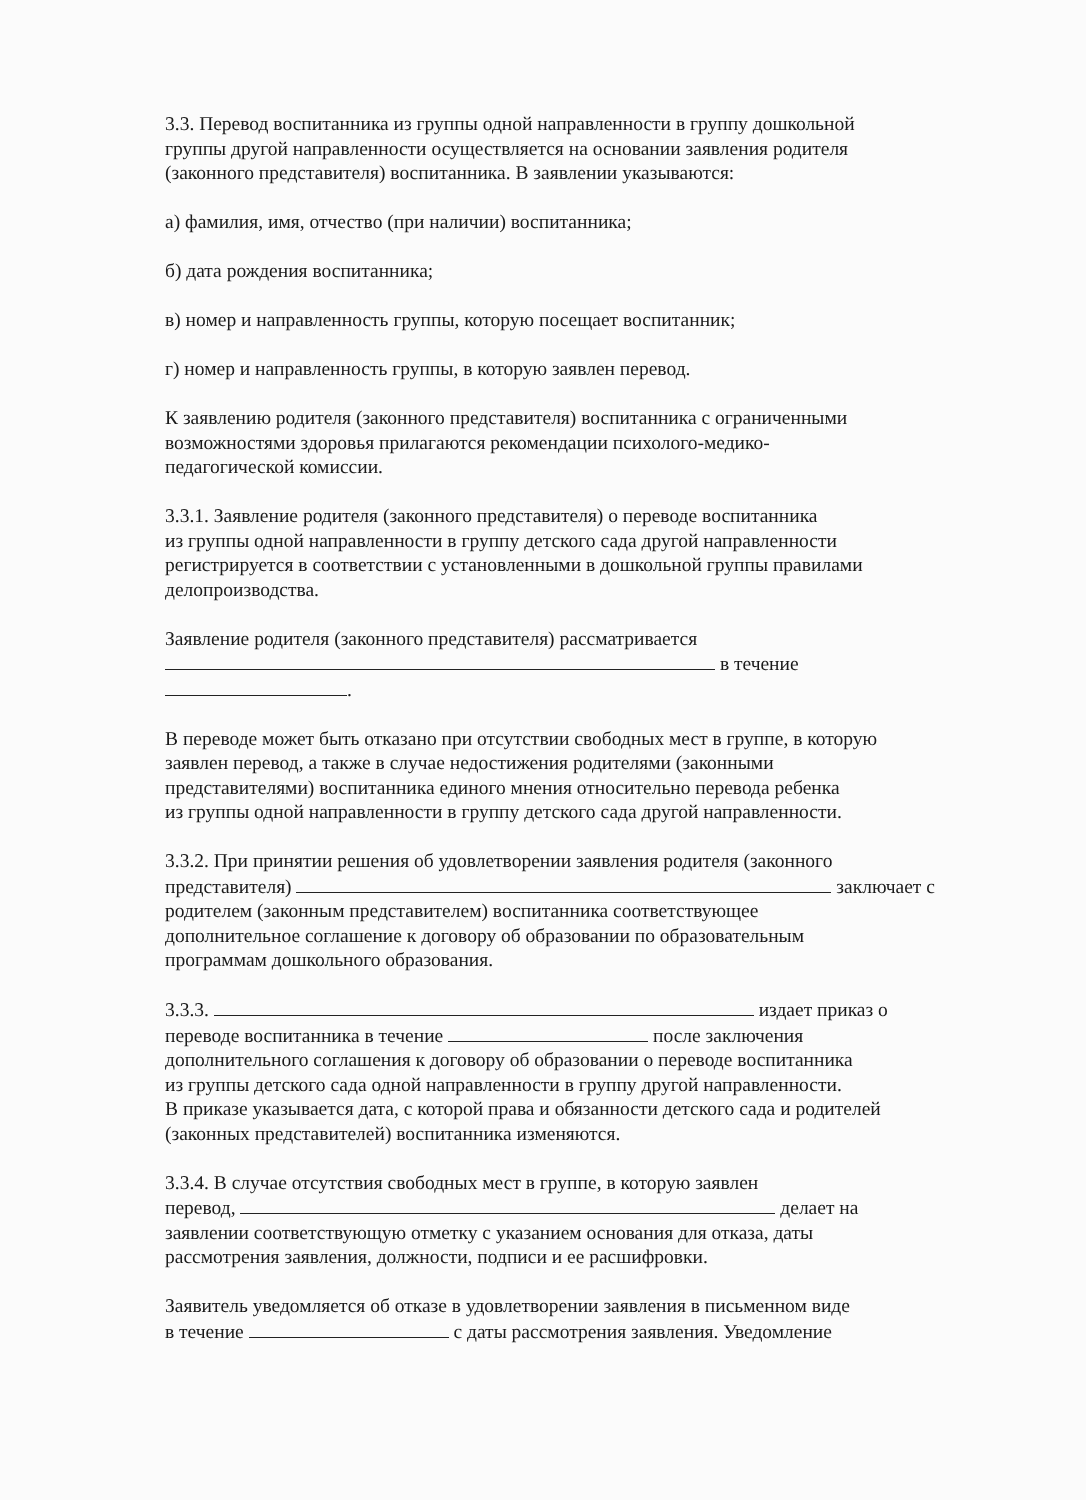3.3. Перевод воспитанника из группы одной направленности в группу дошкольной
группы другой направленности осуществляется на основании заявления родителя
(законного представителя) воспитанника. В заявлении указываются:
а) фамилия, имя, отчество (при наличии) воспитанника;
б) дата рождения воспитанника;
в) номер и направленность группы, которую посещает воспитанник;
г) номер и направленность группы, в которую заявлен перевод.
К заявлению родителя (законного представителя) воспитанника с ограниченными
возможностями здоровья прилагаются рекомендации психолого-медико-
педагогической комиссии.
3.3.1. Заявление родителя (законного представителя) о переводе воспитанника
из группы одной направленности в группу детского сада другой направленности
регистрируется в соответствии с установленными в дошкольной группы правилами
делопроизводства.
Заявление родителя (законного представителя) рассматривается
в течение
.
В переводе может быть отказано при отсутствии свободных мест в группе, в которую
заявлен перевод, а также в случае недостижения родителями (законными
представителями) воспитанника единого мнения относительно перевода ребенка
из группы одной направленности в группу детского сада другой направленности.
3.3.2. При принятии решения об удовлетворении заявления родителя (законного
представителя) заключает с
родителем (законным представителем) воспитанника соответствующее
дополнительное соглашение к договору об образовании по образовательным
программам дошкольного образования.
3.3.3. издает приказ о
переводе воспитанника в течение после заключения
дополнительного соглашения к договору об образовании о переводе воспитанника
из группы детского сада одной направленности в группу другой направленности.
В приказе указывается дата, с которой права и обязанности детского сада и родителей
(законных представителей) воспитанника изменяются.
3.3.4. В случае отсутствия свободных мест в группе, в которую заявлен
перевод, делает на
заявлении соответствующую отметку с указанием основания для отказа, даты
рассмотрения заявления, должности, подписи и ее расшифровки.
Заявитель уведомляется об отказе в удовлетворении заявления в письменном виде
в течение с даты рассмотрения заявления. Уведомление